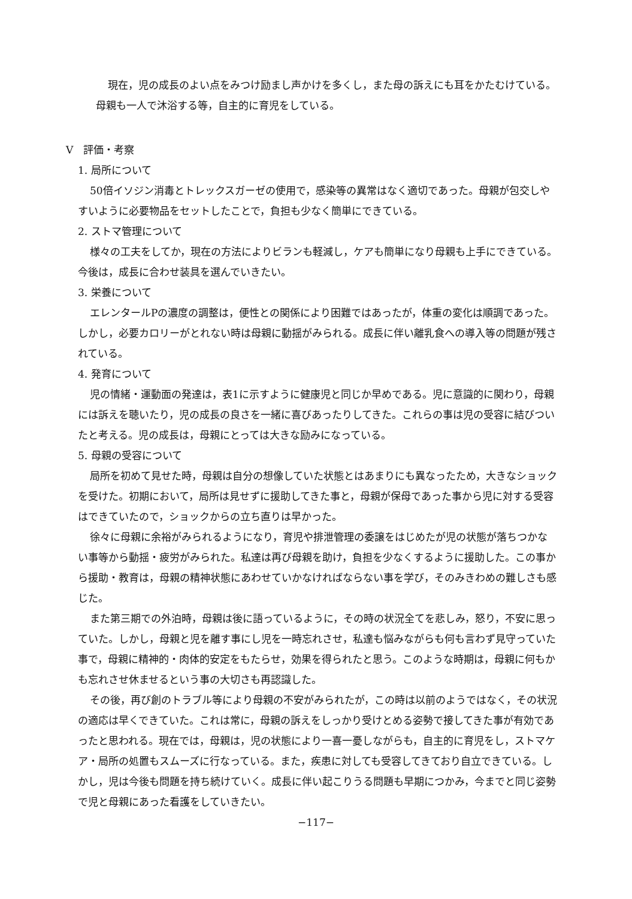現在，児の成長のよい点をみつけ励まし声かけを多くし，また母の訴えにも耳をかたむけている。母親も一人で沐浴する等，自主的に育児をしている。
V　評価・考察
1. 局所について
50倍イソジン消毒とトレックスガーゼの使用で，感染等の異常はなく適切であった。母親が包交しやすいように必要物品をセットしたことで，負担も少なく簡単にできている。
2. ストマ管理について
様々の工夫をしてか，現在の方法によりビランも軽減し，ケアも簡単になり母親も上手にできている。今後は，成長に合わせ装具を選んでいきたい。
3. 栄養について
エレンタールPの濃度の調整は，便性との関係により困難ではあったが，体重の変化は順調であった。しかし，必要カロリーがとれない時は母親に動揺がみられる。成長に伴い離乳食への導入等の問題が残されている。
4. 発育について
児の情緒・運動面の発達は，表1に示すように健康児と同じか早めである。児に意識的に関わり，母親には訴えを聴いたり，児の成長の良さを一緒に喜びあったりしてきた。これらの事は児の受容に結びついたと考える。児の成長は，母親にとっては大きな励みになっている。
5. 母親の受容について
局所を初めて見せた時，母親は自分の想像していた状態とはあまりにも異なったため，大きなショックを受けた。初期において，局所は見せずに援助してきた事と，母親が保母であった事から児に対する受容はできていたので，ショックからの立ち直りは早かった。
徐々に母親に余裕がみられるようになり，育児や排泄管理の委譲をはじめたが児の状態が落ちつかない事等から動揺・疲労がみられた。私達は再び母親を助け，負担を少なくするように援助した。この事から援助・教育は，母親の精神状態にあわせていかなければならない事を学び，そのみきわめの難しさも感じた。
また第三期での外泊時，母親は後に語っているように，その時の状況全てを悲しみ，怒り，不安に思っていた。しかし，母親と児を離す事にし児を一時忘れさせ，私達も悩みながらも何も言わず見守っていた事で，母親に精神的・肉体的安定をもたらせ，効果を得られたと思う。このような時期は，母親に何もかも忘れさせ休ませるという事の大切さも再認識した。
その後，再び創のトラブル等により母親の不安がみられたが，この時は以前のようではなく，その状況の適応は早くできていた。これは常に，母親の訴えをしっかり受けとめる姿勢で接してきた事が有効であったと思われる。現在では，母親は，児の状態により一喜一憂しながらも，自主的に育児をし，ストマケア・局所の処置もスムーズに行なっている。また，疾患に対しても受容してきており自立できている。しかし，児は今後も問題を持ち続けていく。成長に伴い起こりうる問題も早期につかみ，今までと同じ姿勢で児と母親にあった看護をしていきたい。
−117−